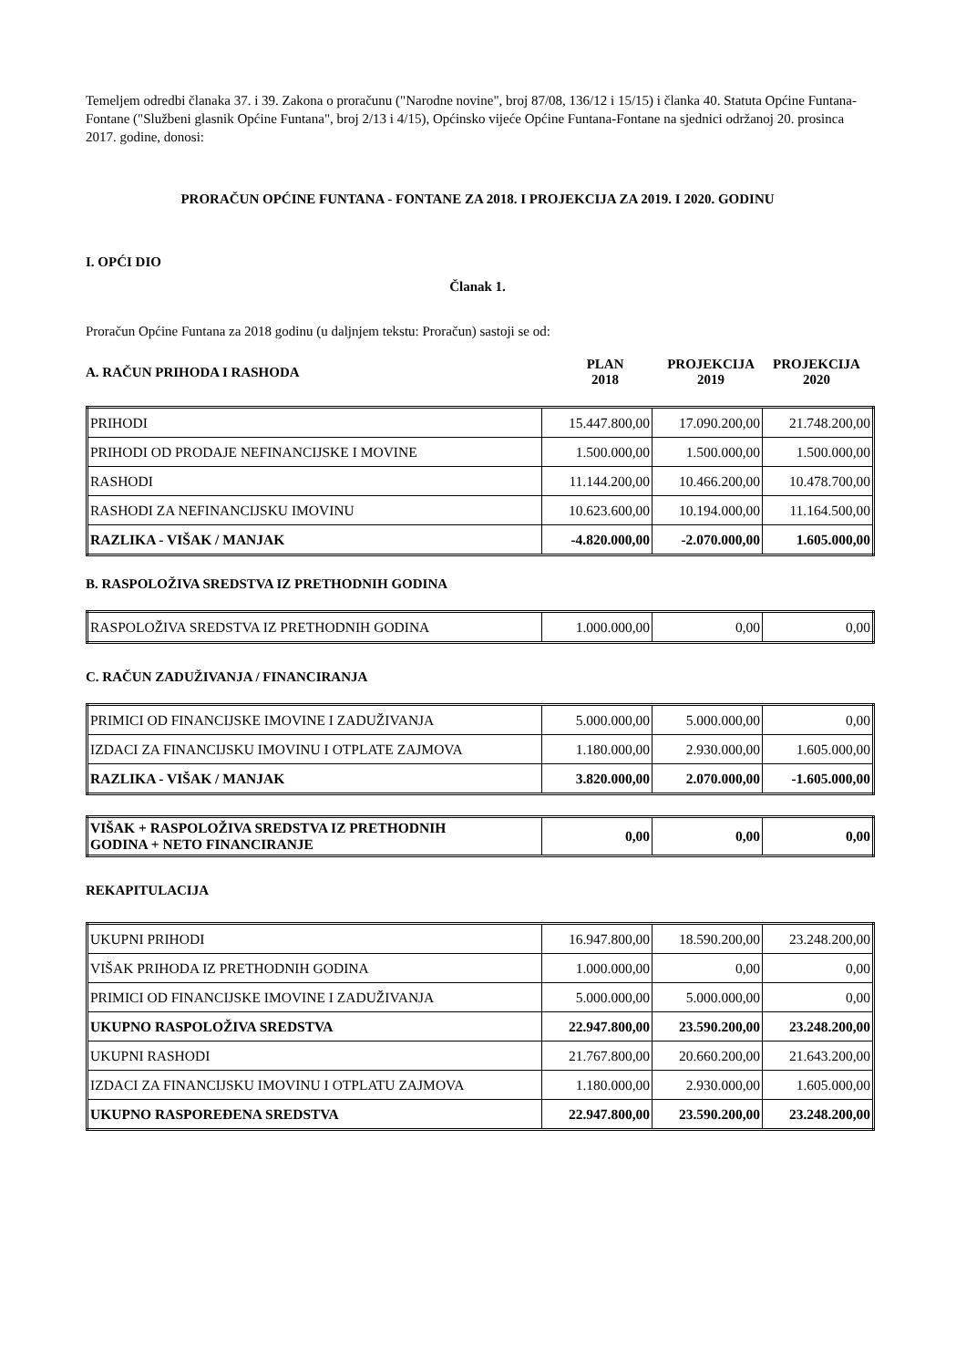Temeljem odredbi članaka 37. i 39. Zakona o proračunu ("Narodne novine", broj 87/08, 136/12 i 15/15) i članka 40. Statuta Općine Funtana-Fontane ("Službeni glasnik Općine Funtana", broj 2/13 i 4/15), Općinsko vijeće Općine Funtana-Fontane na sjednici održanoj 20. prosinca 2017. godine, donosi:
PRORAČUN OPĆINE FUNTANA - FONTANE ZA 2018. I PROJEKCIJA ZA 2019. I 2020. GODINU
I. OPĆI DIO
Članak 1.
Proračun Općine Funtana za 2018 godinu (u daljnjem tekstu: Proračun) sastoji se od:
A. RAČUN PRIHODA I RASHODA
PLAN
2018
PROJEKCIJA
2019
PROJEKCIJA
2020
| PRIHODI | 15.447.800,00 | 17.090.200,00 | 21.748.200,00 |
| PRIHODI OD PRODAJE NEFINANCIJSKE I MOVINE | 1.500.000,00 | 1.500.000,00 | 1.500.000,00 |
| RASHODI | 11.144.200,00 | 10.466.200,00 | 10.478.700,00 |
| RASHODI ZA NEFINANCIJSKU IMOVINU | 10.623.600,00 | 10.194.000,00 | 11.164.500,00 |
| RAZLIKA - VIŠAK / MANJAK | -4.820.000,00 | -2.070.000,00 | 1.605.000,00 |
B. RASPOLOŽIVA SREDSTVA IZ PRETHODNIH GODINA
| RASPOLOŽIVA SREDSTVA IZ PRETHODNIH GODINA | 1.000.000,00 | 0,00 | 0,00 |
C. RAČUN ZADUŽIVANJA / FINANCIRANJA
| PRIMICI OD FINANCIJSKE IMOVINE I ZADUŽIVANJA | 5.000.000,00 | 5.000.000,00 | 0,00 |
| IZDACI ZA FINANCIJSKU IMOVINU I OTPLATE ZAJMOVA | 1.180.000,00 | 2.930.000,00 | 1.605.000,00 |
| RAZLIKA - VIŠAK / MANJAK | 3.820.000,00 | 2.070.000,00 | -1.605.000,00 |
| VIŠAK + RASPOLOŽIVA SREDSTVA IZ PRETHODNIH GODINA + NETO FINANCIRANJE | 0,00 | 0,00 | 0,00 |
REKAPITULACIJA
| UKUPNI PRIHODI | 16.947.800,00 | 18.590.200,00 | 23.248.200,00 |
| VIŠAK PRIHODA IZ PRETHODNIH GODINA | 1.000.000,00 | 0,00 | 0,00 |
| PRIMICI OD FINANCIJSKE IMOVINE I ZADUŽIVANJA | 5.000.000,00 | 5.000.000,00 | 0,00 |
| UKUPNO RASPOLOŽIVA SREDSTVA | 22.947.800,00 | 23.590.200,00 | 23.248.200,00 |
| UKUPNI RASHODI | 21.767.800,00 | 20.660.200,00 | 21.643.200,00 |
| IZDACI ZA FINANCIJSKU IMOVINU I OTPLATU ZAJMOVA | 1.180.000,00 | 2.930.000,00 | 1.605.000,00 |
| UKUPNO RASPOREĐENA SREDSTVA | 22.947.800,00 | 23.590.200,00 | 23.248.200,00 |